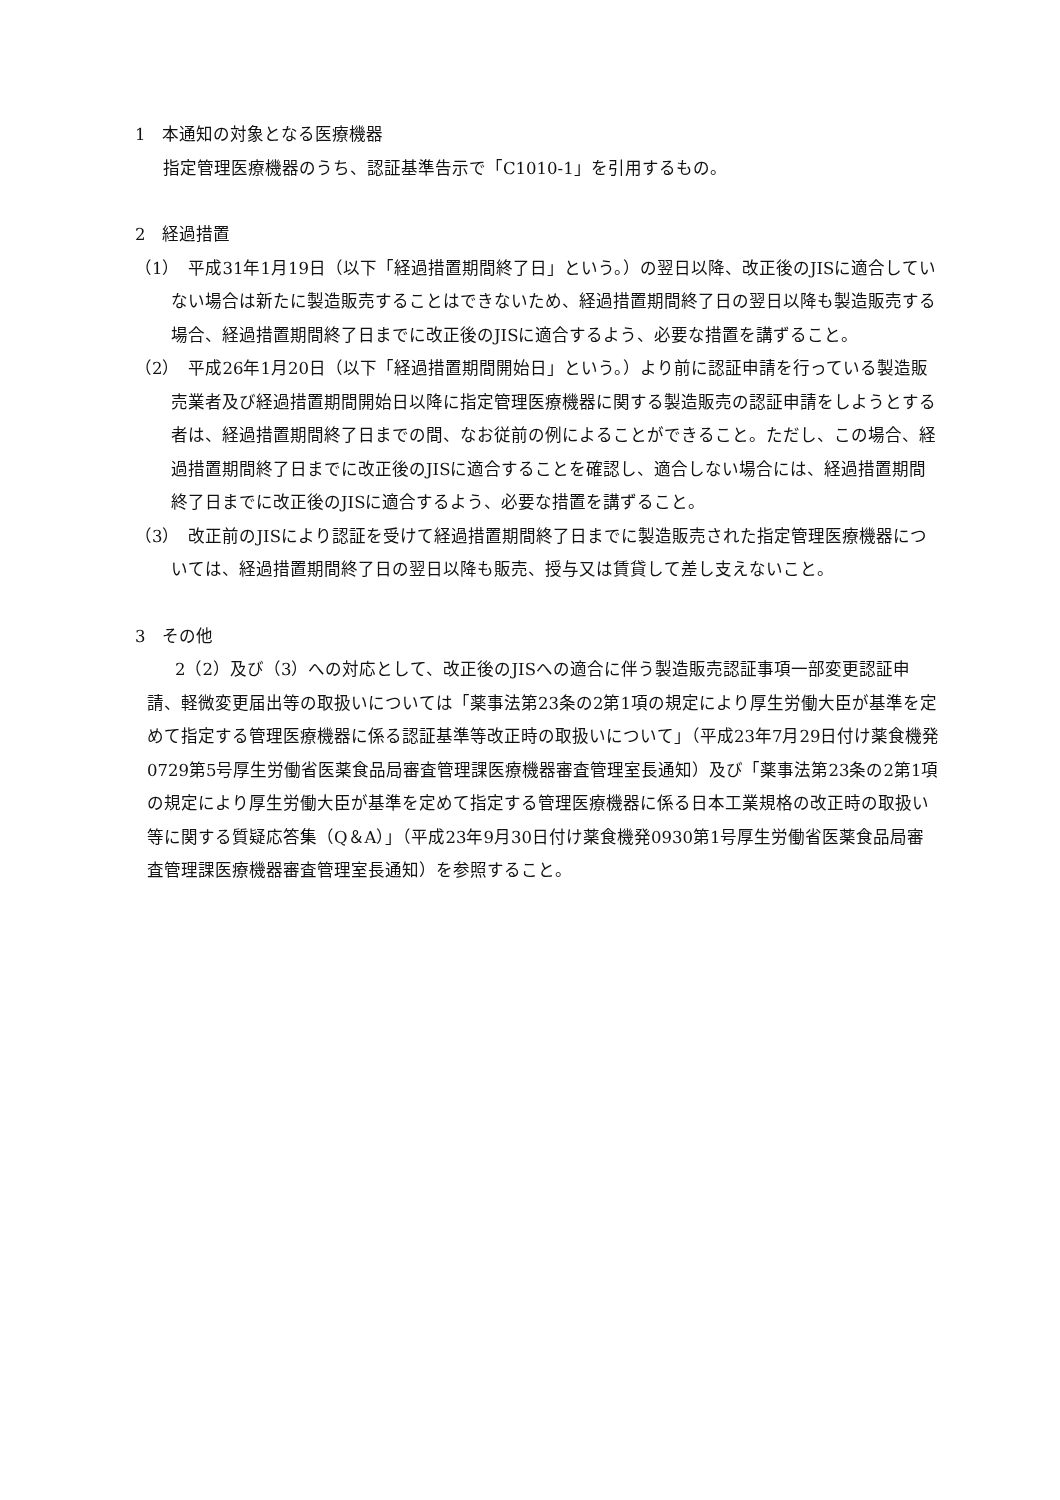1　本通知の対象となる医療機器
指定管理医療機器のうち、認証基準告示で「C1010-1」を引用するもの。
2　経過措置
（1）　平成31年1月19日（以下「経過措置期間終了日」という。）の翌日以降、改正後のJISに適合していない場合は新たに製造販売することはできないため、経過措置期間終了日の翌日以降も製造販売する場合、経過措置期間終了日までに改正後のJISに適合するよう、必要な措置を講ずること。
（2）　平成26年1月20日（以下「経過措置期間開始日」という。）より前に認証申請を行っている製造販売業者及び経過措置期間開始日以降に指定管理医療機器に関する製造販売の認証申請をしようとする者は、経過措置期間終了日までの間、なお従前の例によることができること。ただし、この場合、経過措置期間終了日までに改正後のJISに適合することを確認し、適合しない場合には、経過措置期間終了日までに改正後のJISに適合するよう、必要な措置を講ずること。
（3）　改正前のJISにより認証を受けて経過措置期間終了日までに製造販売された指定管理医療機器については、経過措置期間終了日の翌日以降も販売、授与又は賃貸して差し支えないこと。
3　その他
2（2）及び（3）への対応として、改正後のJISへの適合に伴う製造販売認証事項一部変更認証申請、軽微変更届出等の取扱いについては「薬事法第23条の2第1項の規定により厚生労働大臣が基準を定めて指定する管理医療機器に係る認証基準等改正時の取扱いについて」（平成23年7月29日付け薬食機発0729第5号厚生労働省医薬食品局審査管理課医療機器審査管理室長通知）及び「薬事法第23条の2第1項の規定により厚生労働大臣が基準を定めて指定する管理医療機器に係る日本工業規格の改正時の取扱い等に関する質疑応答集（Q＆A）」（平成23年9月30日付け薬食機発0930第1号厚生労働省医薬食品局審査管理課医療機器審査管理室長通知）を参照すること。